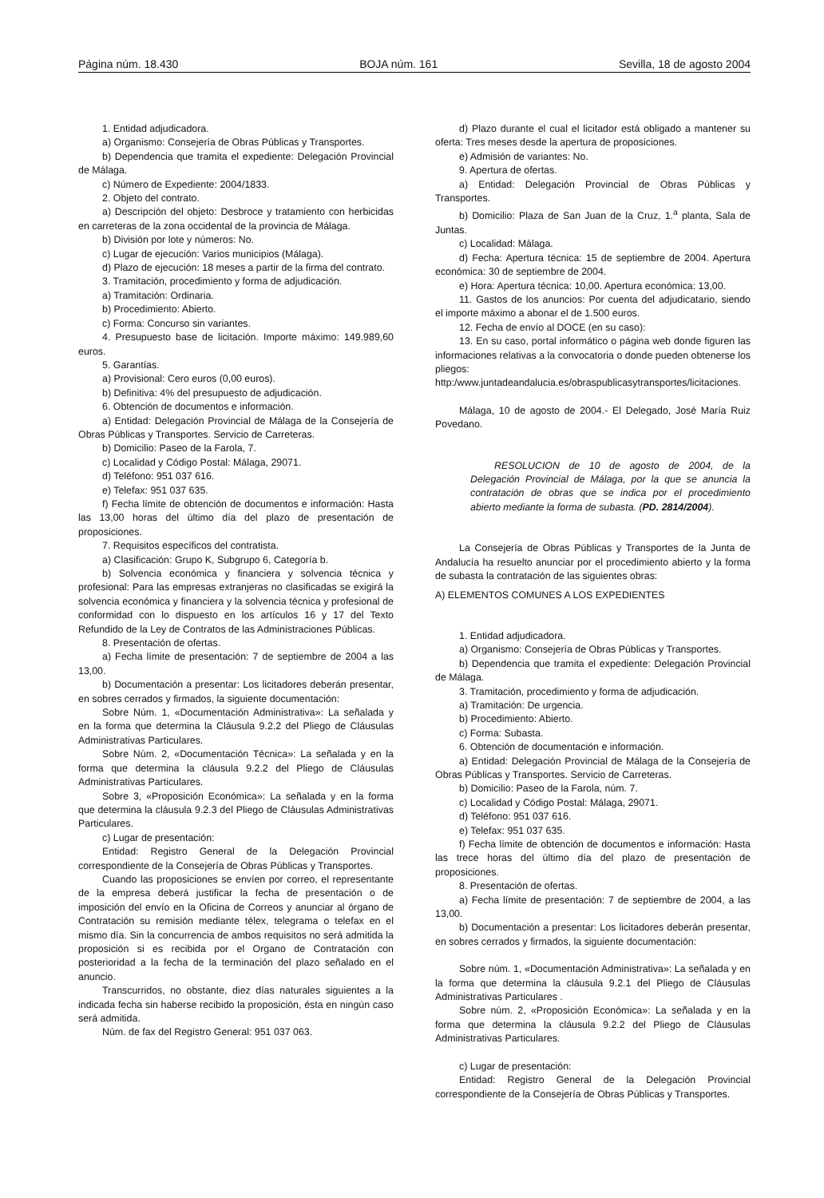Página núm. 18.430 BOJA núm. 161 Sevilla, 18 de agosto 2004
1. Entidad adjudicadora.
a) Organismo: Consejería de Obras Públicas y Transportes.
b) Dependencia que tramita el expediente: Delegación Provincial de Málaga.
c) Número de Expediente: 2004/1833.
2. Objeto del contrato.
a) Descripción del objeto: Desbroce y tratamiento con herbicidas en carreteras de la zona occidental de la provincia de Málaga.
b) División por lote y números: No.
c) Lugar de ejecución: Varios municipios (Málaga).
d) Plazo de ejecución: 18 meses a partir de la firma del contrato.
3. Tramitación, procedimiento y forma de adjudicación.
a) Tramitación: Ordinaria.
b) Procedimiento: Abierto.
c) Forma: Concurso sin variantes.
4. Presupuesto base de licitación. Importe máximo: 149.989,60 euros.
5. Garantías.
a) Provisional: Cero euros (0,00 euros).
b) Definitiva: 4% del presupuesto de adjudicación.
6. Obtención de documentos e información.
a) Entidad: Delegación Provincial de Málaga de la Consejería de Obras Públicas y Transportes. Servicio de Carreteras.
b) Domicilio: Paseo de la Farola, 7.
c) Localidad y Código Postal: Málaga, 29071.
d) Teléfono: 951 037 616.
e) Telefax: 951 037 635.
f) Fecha límite de obtención de documentos e información: Hasta las 13,00 horas del último día del plazo de presentación de proposiciones.
7. Requisitos específicos del contratista.
a) Clasificación: Grupo K, Subgrupo 6, Categoría b.
b) Solvencia económica y financiera y solvencia técnica y profesional: Para las empresas extranjeras no clasificadas se exigirá la solvencia económica y financiera y la solvencia técnica y profesional de conformidad con lo dispuesto en los artículos 16 y 17 del Texto Refundido de la Ley de Contratos de las Administraciones Públicas.
8. Presentación de ofertas.
a) Fecha límite de presentación: 7 de septiembre de 2004 a las 13,00.
b) Documentación a presentar: Los licitadores deberán presentar, en sobres cerrados y firmados, la siguiente documentación:
Sobre Núm. 1, «Documentación Administrativa»: La señalada y en la forma que determina la Cláusula 9.2.2 del Pliego de Cláusulas Administrativas Particulares.
Sobre Núm. 2, «Documentación Técnica»: La señalada y en la forma que determina la cláusula 9.2.2 del Pliego de Cláusulas Administrativas Particulares.
Sobre 3, «Proposición Económica»: La señalada y en la forma que determina la cláusula 9.2.3 del Pliego de Cláusulas Administrativas Particulares.
c) Lugar de presentación:
Entidad: Registro General de la Delegación Provincial correspondiente de la Consejería de Obras Públicas y Transportes.
Cuando las proposiciones se envíen por correo, el representante de la empresa deberá justificar la fecha de presentación o de imposición del envío en la Oficina de Correos y anunciar al órgano de Contratación su remisión mediante télex, telegrama o telefax en el mismo día. Sin la concurrencia de ambos requisitos no será admitida la proposición si es recibida por el Organo de Contratación con posterioridad a la fecha de la terminación del plazo señalado en el anuncio.
Transcurridos, no obstante, diez días naturales siguientes a la indicada fecha sin haberse recibido la proposición, ésta en ningún caso será admitida.
Núm. de fax del Registro General: 951 037 063.
d) Plazo durante el cual el licitador está obligado a mantener su oferta: Tres meses desde la apertura de proposiciones.
e) Admisión de variantes: No.
9. Apertura de ofertas.
a) Entidad: Delegación Provincial de Obras Públicas y Transportes.
b) Domicilio: Plaza de San Juan de la Cruz, 1.<sup>a</sup> planta, Sala de Juntas.
c) Localidad: Málaga.
d) Fecha: Apertura técnica: 15 de septiembre de 2004. Apertura económica: 30 de septiembre de 2004.
e) Hora: Apertura técnica: 10,00. Apertura económica: 13,00.
11. Gastos de los anuncios: Por cuenta del adjudicatario, siendo el importe máximo a abonar el de 1.500 euros.
12. Fecha de envío al DOCE (en su caso):
13. En su caso, portal informático o página web donde figuren las informaciones relativas a la convocatoria o donde pueden obtenerse los pliegos: http:/www.juntadeandalucia.es/obraspublicasytransportes/licitaciones.
Málaga, 10 de agosto de 2004.- El Delegado, José María Ruiz Povedano.
RESOLUCION de 10 de agosto de 2004, de la Delegación Provincial de Málaga, por la que se anuncia la contratación de obras que se indica por el procedimiento abierto mediante la forma de subasta. (PD. 2814/2004).
La Consejería de Obras Públicas y Transportes de la Junta de Andalucía ha resuelto anunciar por el procedimiento abierto y la forma de subasta la contratación de las siguientes obras:
A) ELEMENTOS COMUNES A LOS EXPEDIENTES
1. Entidad adjudicadora.
a) Organismo: Consejería de Obras Públicas y Transportes.
b) Dependencia que tramita el expediente: Delegación Provincial de Málaga.
3. Tramitación, procedimiento y forma de adjudicación.
a) Tramitación: De urgencia.
b) Procedimiento: Abierto.
c) Forma: Subasta.
6. Obtención de documentación e información.
a) Entidad: Delegación Provincial de Málaga de la Consejería de Obras Públicas y Transportes. Servicio de Carreteras.
b) Domicilio: Paseo de la Farola, núm. 7.
c) Localidad y Código Postal: Málaga, 29071.
d) Teléfono: 951 037 616.
e) Telefax: 951 037 635.
f) Fecha límite de obtención de documentos e información: Hasta las trece horas del último día del plazo de presentación de proposiciones.
8. Presentación de ofertas.
a) Fecha límite de presentación: 7 de septiembre de 2004, a las 13,00.
b) Documentación a presentar: Los licitadores deberán presentar, en sobres cerrados y firmados, la siguiente documentación:
Sobre núm. 1, «Documentación Administrativa»: La señalada y en la forma que determina la cláusula 9.2.1 del Pliego de Cláusulas Administrativas Particulares .
Sobre núm. 2, «Proposición Económica»: La señalada y en la forma que determina la cláusula 9.2.2 del Pliego de Cláusulas Administrativas Particulares.
c) Lugar de presentación:
Entidad: Registro General de la Delegación Provincial correspondiente de la Consejería de Obras Públicas y Transportes.